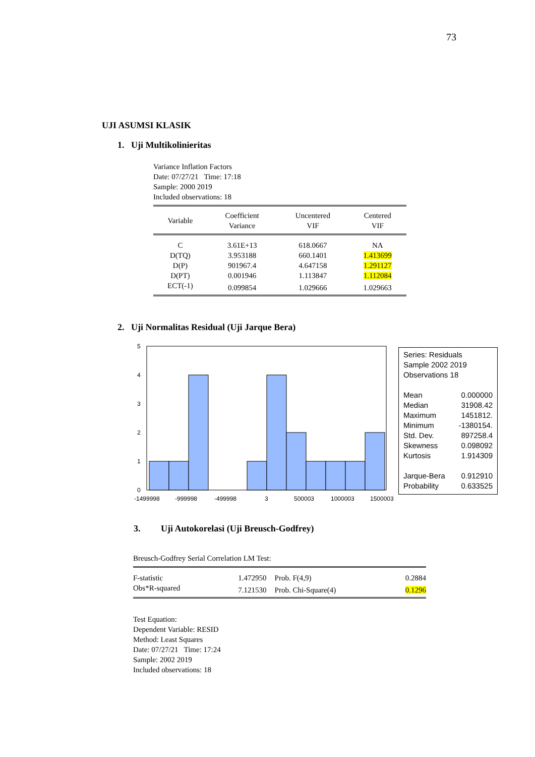73
UJI ASUMSI KLASIK
1. Uji Multikolinieritas
Variance Inflation Factors
Date: 07/27/21 Time: 17:18
Sample: 2000 2019
Included observations: 18
| Variable | Coefficient Variance | Uncentered VIF | Centered VIF |
| --- | --- | --- | --- |
| C | 3.61E+13 | 618.0667 | NA |
| D(TQ) | 3.953188 | 660.1401 | 1.413699 |
| D(P) | 901967.4 | 4.647158 | 1.291127 |
| D(PT) | 0.001946 | 1.113847 | 1.112084 |
| ECT(-1) | 0.099854 | 1.029666 | 1.029663 |
2. Uji Normalitas Residual (Uji Jarque Bera)
5
4
3
2
1
0
-1499998
-999998
-499998
3
500003
1000003
1500003
Series: Residuals
Sample 2002 2019
Observations 18
Mean 0.000000
Median 31908.42
Maximum 1451812.
Minimum -1380154.
Std. Dev. 897258.4
Skewness 0.098092
Kurtosis 1.914309
Jarque-Bera 0.912910
Probability 0.633525
3. Uji Autokorelasi (Uji Breusch-Godfrey)
Breusch-Godfrey Serial Correlation LM Test:
| F-statistic | 1.472950 | Prob. F(4,9) | 0.2884 |
| Obs*R-squared | 7.121530 | Prob. Chi-Square(4) | 0.1296 |
Test Equation:
Dependent Variable: RESID
Method: Least Squares
Date: 07/27/21 Time: 17:24
Sample: 2002 2019
Included observations: 18